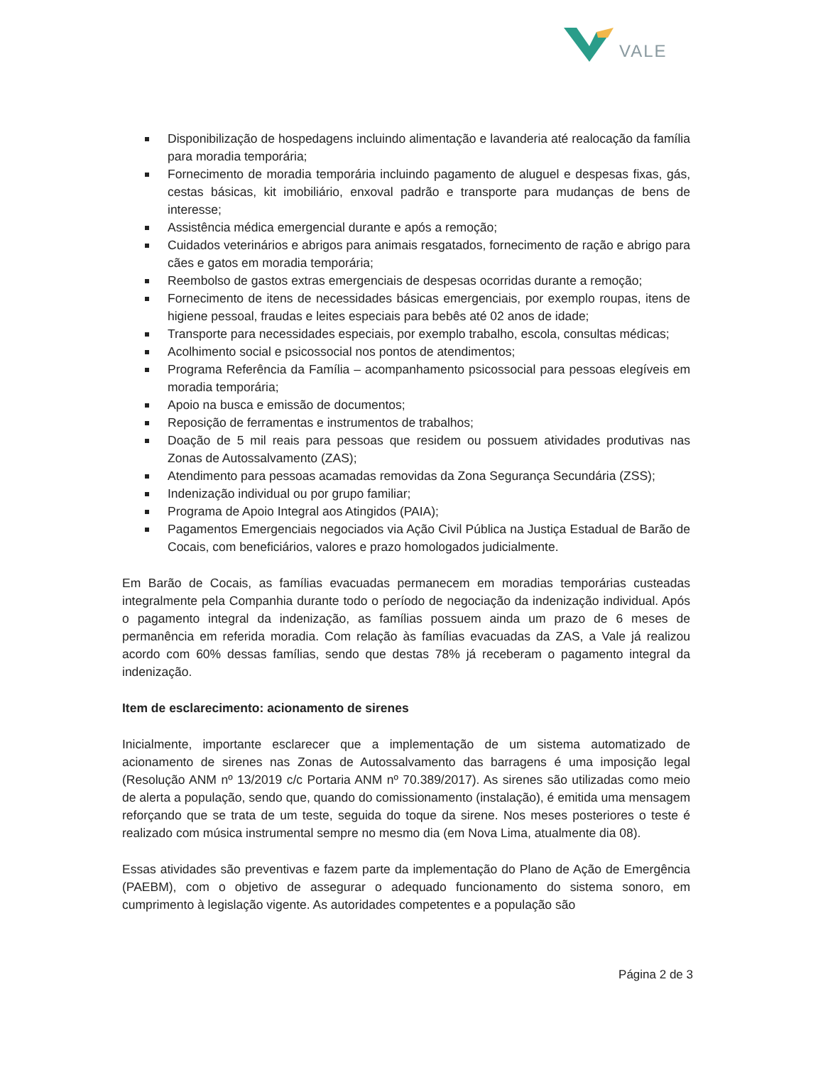VALE
Disponibilização de hospedagens incluindo alimentação e lavanderia até realocação da família para moradia temporária;
Fornecimento de moradia temporária incluindo pagamento de aluguel e despesas fixas, gás, cestas básicas, kit imobiliário, enxoval padrão e transporte para mudanças de bens de interesse;
Assistência médica emergencial durante e após a remoção;
Cuidados veterinários e abrigos para animais resgatados, fornecimento de ração e abrigo para cães e gatos em moradia temporária;
Reembolso de gastos extras emergenciais de despesas ocorridas durante a remoção;
Fornecimento de itens de necessidades básicas emergenciais, por exemplo roupas, itens de higiene pessoal, fraudas e leites especiais para bebês até 02 anos de idade;
Transporte para necessidades especiais, por exemplo trabalho, escola, consultas médicas;
Acolhimento social e psicossocial nos pontos de atendimentos;
Programa Referência da Família – acompanhamento psicossocial para pessoas elegíveis em moradia temporária;
Apoio na busca e emissão de documentos;
Reposição de ferramentas e instrumentos de trabalhos;
Doação de 5 mil reais para pessoas que residem ou possuem atividades produtivas nas Zonas de Autossalvamento (ZAS);
Atendimento para pessoas acamadas removidas da Zona Segurança Secundária (ZSS);
Indenização individual ou por grupo familiar;
Programa de Apoio Integral aos Atingidos (PAIA);
Pagamentos Emergenciais negociados via Ação Civil Pública na Justiça Estadual de Barão de Cocais, com beneficiários, valores e prazo homologados judicialmente.
Em Barão de Cocais, as famílias evacuadas permanecem em moradias temporárias custeadas integralmente pela Companhia durante todo o período de negociação da indenização individual. Após o pagamento integral da indenização, as famílias possuem ainda um prazo de 6 meses de permanência em referida moradia. Com relação às famílias evacuadas da ZAS, a Vale já realizou acordo com 60% dessas famílias, sendo que destas 78% já receberam o pagamento integral da indenização.
Item de esclarecimento: acionamento de sirenes
Inicialmente, importante esclarecer que a implementação de um sistema automatizado de acionamento de sirenes nas Zonas de Autossalvamento das barragens é uma imposição legal (Resolução ANM nº 13/2019 c/c Portaria ANM nº 70.389/2017). As sirenes são utilizadas como meio de alerta a população, sendo que, quando do comissionamento (instalação), é emitida uma mensagem reforçando que se trata de um teste, seguida do toque da sirene. Nos meses posteriores o teste é realizado com música instrumental sempre no mesmo dia (em Nova Lima, atualmente dia 08).
Essas atividades são preventivas e fazem parte da implementação do Plano de Ação de Emergência (PAEBM), com o objetivo de assegurar o adequado funcionamento do sistema sonoro, em cumprimento à legislação vigente. As autoridades competentes e a população são
Página 2 de 3